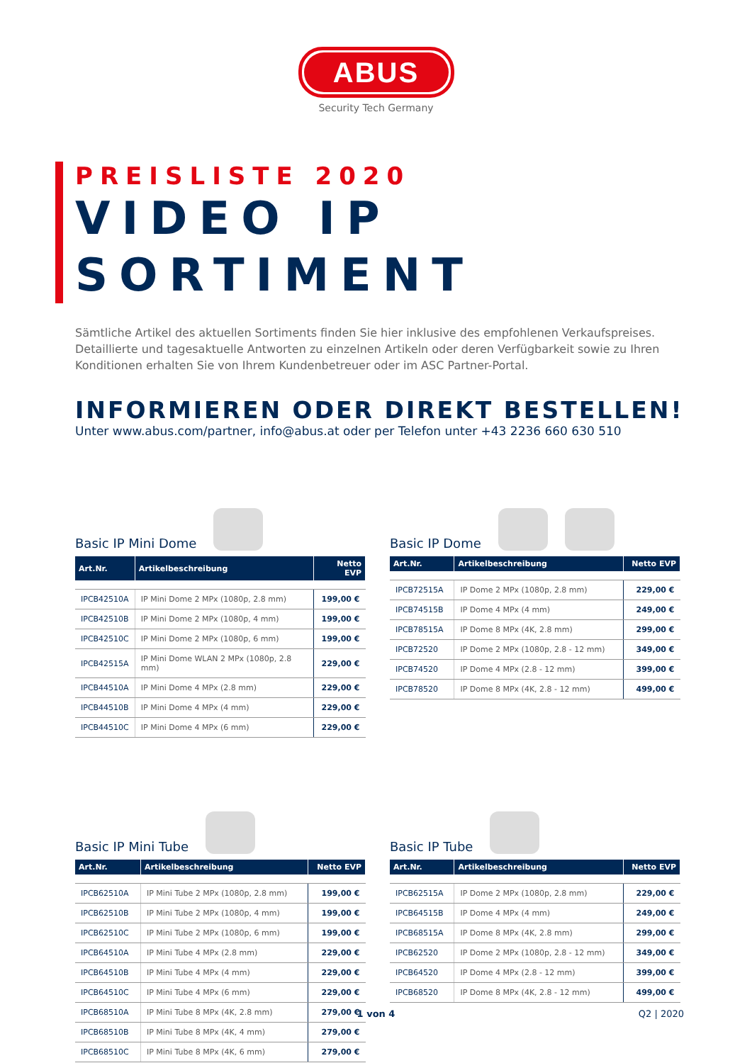ABUS
Security Tech Germany
PREISLISTE 2020
VIDEO IP SORTIMENT
Sämtliche Artikel des aktuellen Sortiments finden Sie hier inklusive des empfohlenen Verkaufspreises. Detaillierte und tagesaktuelle Antworten zu einzelnen Artikeln oder deren Verfügbarkeit sowie zu Ihren Konditionen erhalten Sie von Ihrem Kundenbetreuer oder im ASC Partner-Portal.
INFORMIEREN ODER DIREKT BESTELLEN!
Unter www.abus.com/partner, info@abus.at oder per Telefon unter +43 2236 660 630 510
Basic IP Mini Dome
| Art.Nr. | Artikelbeschreibung | Netto EVP |
| --- | --- | --- |
| IPCB42510A | IP Mini Dome 2 MPx (1080p, 2.8 mm) | 199,00 € |
| IPCB42510B | IP Mini Dome 2 MPx (1080p, 4 mm) | 199,00 € |
| IPCB42510C | IP Mini Dome 2 MPx (1080p, 6 mm) | 199,00 € |
| IPCB42515A | IP Mini Dome WLAN 2 MPx (1080p, 2.8 mm) | 229,00 € |
| IPCB44510A | IP Mini Dome 4 MPx (2.8 mm) | 229,00 € |
| IPCB44510B | IP Mini Dome 4 MPx (4 mm) | 229,00 € |
| IPCB44510C | IP Mini Dome 4 MPx (6 mm) | 229,00 € |
Basic IP Dome
| Art.Nr. | Artikelbeschreibung | Netto EVP |
| --- | --- | --- |
| IPCB72515A | IP Dome 2 MPx (1080p, 2.8 mm) | 229,00 € |
| IPCB74515B | IP Dome 4 MPx (4 mm) | 249,00 € |
| IPCB78515A | IP Dome 8 MPx (4K, 2.8 mm) | 299,00 € |
| IPCB72520 | IP Dome 2 MPx (1080p, 2.8 - 12 mm) | 349,00 € |
| IPCB74520 | IP Dome 4 MPx (2.8 - 12 mm) | 399,00 € |
| IPCB78520 | IP Dome 8 MPx (4K, 2.8 - 12 mm) | 499,00 € |
Basic IP Mini Tube
| Art.Nr. | Artikelbeschreibung | Netto EVP |
| --- | --- | --- |
| IPCB62510A | IP Mini Tube 2 MPx (1080p, 2.8 mm) | 199,00 € |
| IPCB62510B | IP Mini Tube 2 MPx (1080p, 4 mm) | 199,00 € |
| IPCB62510C | IP Mini Tube 2 MPx (1080p, 6 mm) | 199,00 € |
| IPCB64510A | IP Mini Tube 4 MPx (2.8 mm) | 229,00 € |
| IPCB64510B | IP Mini Tube 4 MPx (4 mm) | 229,00 € |
| IPCB64510C | IP Mini Tube 4 MPx (6 mm) | 229,00 € |
| IPCB68510A | IP Mini Tube 8 MPx (4K, 2.8 mm) | 279,00 € |
| IPCB68510B | IP Mini Tube 8 MPx (4K, 4 mm) | 279,00 € |
| IPCB68510C | IP Mini Tube 8 MPx (4K, 6 mm) | 279,00 € |
Basic IP Tube
| Art.Nr. | Artikelbeschreibung | Netto EVP |
| --- | --- | --- |
| IPCB62515A | IP Dome 2 MPx (1080p, 2.8 mm) | 229,00 € |
| IPCB64515B | IP Dome 4 MPx (4 mm) | 249,00 € |
| IPCB68515A | IP Dome 8 MPx (4K, 2.8 mm) | 299,00 € |
| IPCB62520 | IP Dome 2 MPx (1080p, 2.8 - 12 mm) | 349,00 € |
| IPCB64520 | IP Dome 4 MPx (2.8 - 12 mm) | 399,00 € |
| IPCB68520 | IP Dome 8 MPx (4K, 2.8 - 12 mm) | 499,00 € |
1 von 4
Q2 | 2020